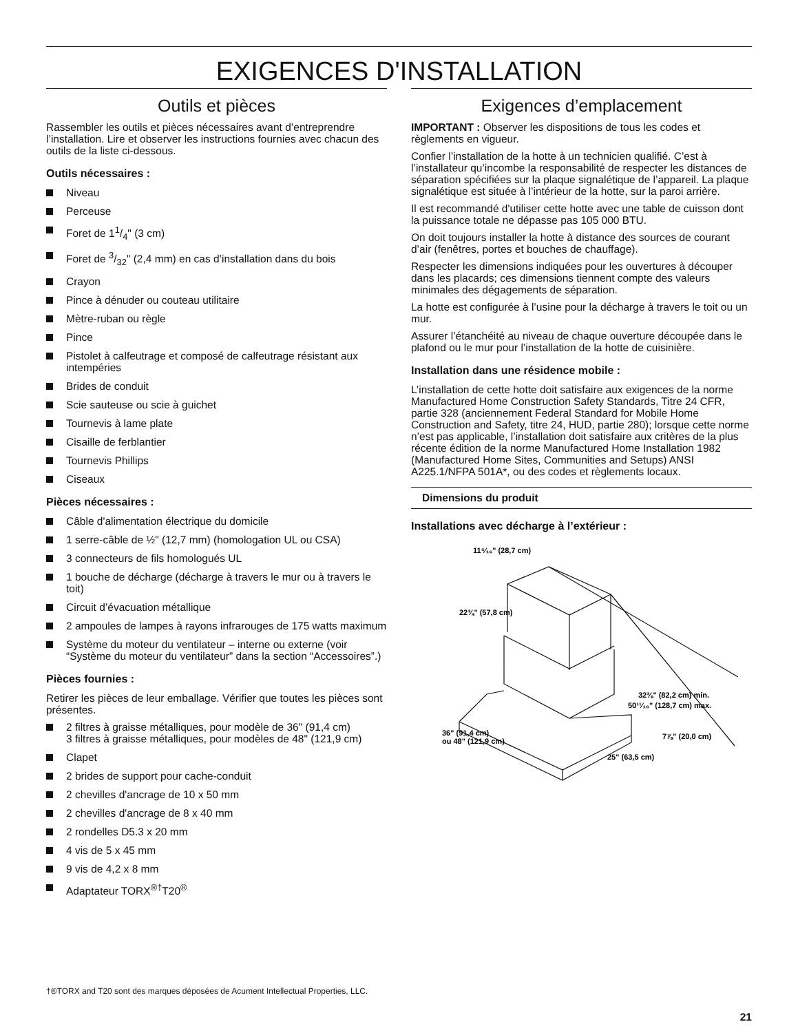EXIGENCES D'INSTALLATION
Outils et pièces
Rassembler les outils et pièces nécessaires avant d’entreprendre l’installation. Lire et observer les instructions fournies avec chacun des outils de la liste ci-dessous.
Outils nécessaires :
Niveau
Perceuse
Foret de 11/4" (3 cm)
Foret de 3/32" (2,4 mm) en cas d’installation dans du bois
Crayon
Pince à dénuder ou couteau utilitaire
Mètre-ruban ou règle
Pince
Pistolet à calfeutrage et composé de calfeutrage résistant aux intempéries
Brides de conduit
Scie sauteuse ou scie à guichet
Tournevis à lame plate
Cisaille de ferblantier
Tournevis Phillips
Ciseaux
Pièces nécessaires :
Câble d'alimentation électrique du domicile
1 serre-câble de ½" (12,7 mm) (homologation UL ou CSA)
3 connecteurs de fils homologués UL
1 bouche de décharge (décharge à travers le mur ou à travers le toit)
Circuit d’évacuation métallique
2 ampoules de lampes à rayons infrarouges de 175 watts maximum
Système du moteur du ventilateur – interne ou externe (voir “Système du moteur du ventilateur” dans la section “Accessoires”.)
Pièces fournies :
Retirer les pièces de leur emballage. Vérifier que toutes les pièces sont présentes.
2 filtres à graisse métalliques, pour modèle de 36" (91,4 cm)
3 filtres à graisse métalliques, pour modèles de 48" (121,9 cm)
Clapet
2 brides de support pour cache-conduit
2 chevilles d'ancrage de 10 x 50 mm
2 chevilles d'ancrage de 8 x 40 mm
2 rondelles D5.3 x 20 mm
4 vis de 5 x 45 mm
9 vis de 4,2 x 8 mm
Adaptateur TORX<sup>®†</sup>T20<sup>®</sup>
Exigences d’emplacement
IMPORTANT : Observer les dispositions de tous les codes et règlements en vigueur.
Confier l’installation de la hotte à un technicien qualifié. C’est à l’installateur qu’incombe la responsabilité de respecter les distances de séparation spécifiées sur la plaque signalétique de l’appareil. La plaque signalétique est située à l’intérieur de la hotte, sur la paroi arrière.
Il est recommandé d'utiliser cette hotte avec une table de cuisson dont la puissance totale ne dépasse pas 105 000 BTU.
On doit toujours installer la hotte à distance des sources de courant d’air (fenêtres, portes et bouches de chauffage).
Respecter les dimensions indiquées pour les ouvertures à découper dans les placards; ces dimensions tiennent compte des valeurs minimales des dégagements de séparation.
La hotte est configurée à l’usine pour la décharge à travers le toit ou un mur.
Assurer l’étanchéité au niveau de chaque ouverture découpée dans le plafond ou le mur pour l’installation de la hotte de cuisinière.
Installation dans une résidence mobile :
L’installation de cette hotte doit satisfaire aux exigences de la norme Manufactured Home Construction Safety Standards, Titre 24 CFR, partie 328 (anciennement Federal Standard for Mobile Home Construction and Safety, titre 24, HUD, partie 280); lorsque cette norme n’est pas applicable, l’installation doit satisfaire aux critères de la plus récente édition de la norme Manufactured Home Installation 1982 (Manufactured Home Sites, Communities and Setups) ANSI A225.1/NFPA 501A*, ou des codes et règlements locaux.
Dimensions du produit
Installations avec décharge à l’extérieur :
11⁵⁄₁₆" (28,7 cm)
22¾" (57,8 cm)
32⅜" (82,2 cm) min.
50¹¹⁄₁₆" (128,7 cm) max.
7⅞" (20,0 cm)
36" (91,4 cm)
ou 48" (121,9 cm)
25" (63,5 cm)
†®TORX and T20 sont des marques déposées de Acument Intellectual Properties, LLC.
21